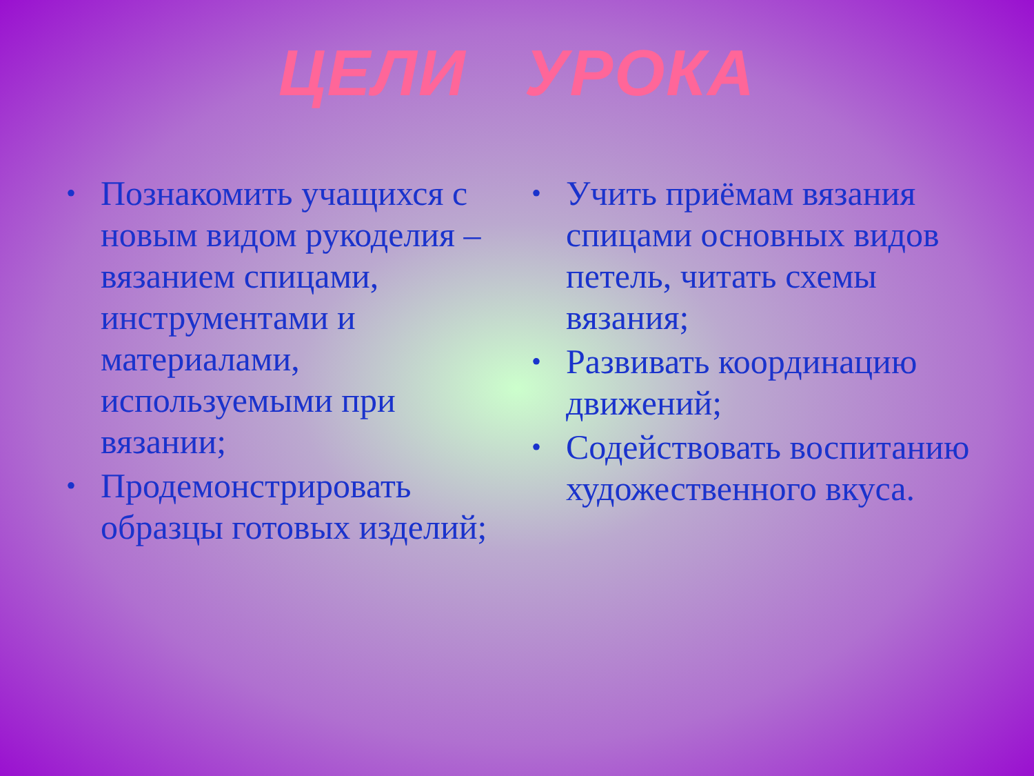ЦЕЛИ УРОКА
• Познакомить учащихся с новым видом рукоделия – вязанием спицами, инструментами и материалами, используемыми при вязании;
• Продемонстрировать образцы готовых изделий;
• Учить приёмам вязания спицами основных видов петель, читать схемы вязания;
• Развивать координацию движений;
• Содействовать воспитанию художественного вкуса.